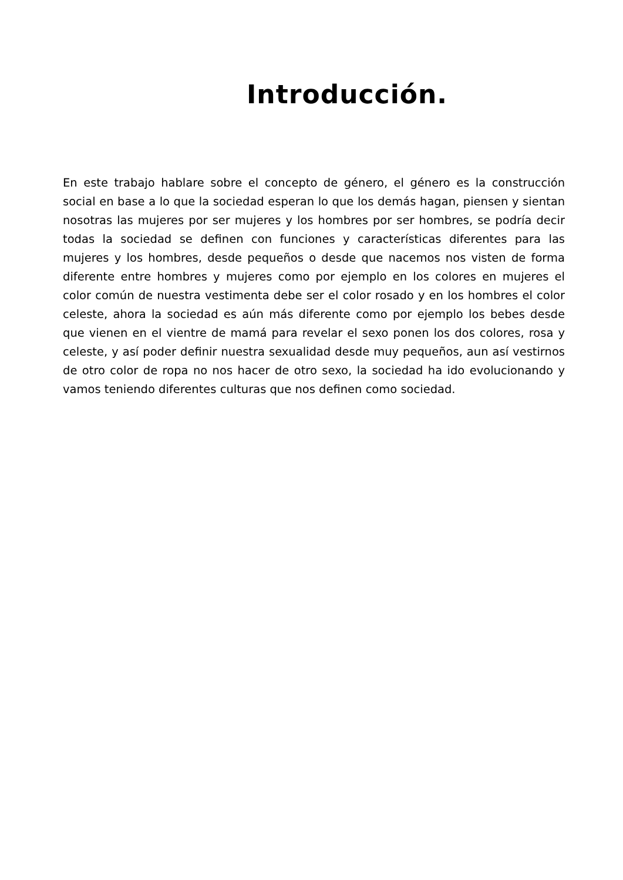Introducción.
En este trabajo hablare sobre el concepto de género, el género es la construcción social en base a lo que la sociedad esperan lo que los demás hagan, piensen y sientan nosotras las mujeres por ser mujeres y los hombres por ser hombres, se podría decir todas la sociedad se definen con funciones y características diferentes para las mujeres y los hombres, desde pequeños o desde que nacemos nos visten de forma diferente entre hombres y mujeres como por ejemplo en los colores en mujeres el color común de nuestra vestimenta debe ser el color rosado y en los hombres el color celeste, ahora la sociedad es aún más diferente como por ejemplo los bebes desde que vienen en el vientre de mamá para revelar el sexo ponen los dos colores, rosa y celeste, y así poder definir nuestra sexualidad desde muy pequeños, aun así vestirnos de otro color de ropa no nos hacer de otro sexo, la sociedad ha ido evolucionando y vamos teniendo diferentes culturas que nos definen como sociedad.